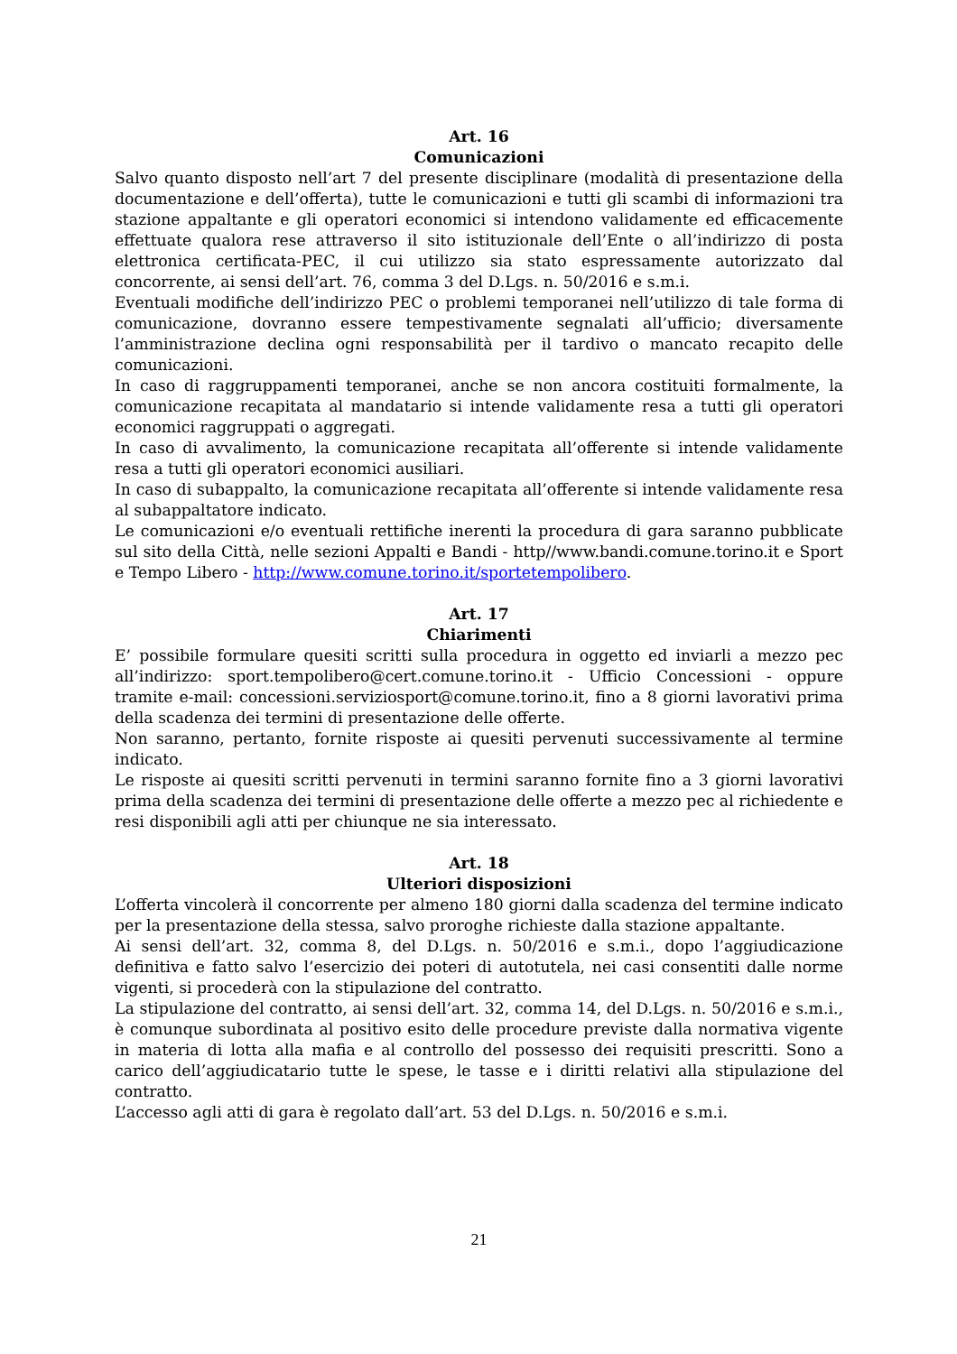Art. 16
Comunicazioni
Salvo quanto disposto nell’art 7 del presente disciplinare (modalità di presentazione della documentazione e dell’offerta), tutte le comunicazioni e tutti gli scambi di informazioni tra stazione appaltante e gli operatori economici si intendono validamente ed efficacemente effettuate qualora rese attraverso il sito istituzionale dell’Ente o all’indirizzo di posta elettronica certificata-PEC, il cui utilizzo sia stato espressamente autorizzato dal concorrente, ai sensi dell’art. 76, comma 3 del D.Lgs. n. 50/2016 e s.m.i.
Eventuali modifiche dell’indirizzo PEC o problemi temporanei nell’utilizzo di tale forma di comunicazione, dovranno essere tempestivamente segnalati all’ufficio; diversamente l’amministrazione declina ogni responsabilità per il tardivo o mancato recapito delle comunicazioni.
In caso di raggruppamenti temporanei, anche se non ancora costituiti formalmente, la comunicazione recapitata al mandatario si intende validamente resa a tutti gli operatori economici raggruppati o aggregati.
In caso di avvalimento, la comunicazione recapitata all’offerente si intende validamente resa a tutti gli operatori economici ausiliari.
In caso di subappalto, la comunicazione recapitata all’offerente si intende validamente resa al subappaltatore indicato.
Le comunicazioni e/o eventuali rettifiche inerenti la procedura di gara saranno pubblicate sul sito della Città, nelle sezioni Appalti e Bandi - http//www.bandi.comune.torino.it e Sport e Tempo Libero - http://www.comune.torino.it/sportetempolibero.
Art. 17
Chiarimenti
E’ possibile formulare quesiti scritti sulla procedura in oggetto ed inviarli a mezzo pec all’indirizzo: sport.tempolibero@cert.comune.torino.it - Ufficio Concessioni - oppure tramite e-mail: concessioni.serviziosport@comune.torino.it, fino a 8 giorni lavorativi prima della scadenza dei termini di presentazione delle offerte.
Non saranno, pertanto, fornite risposte ai quesiti pervenuti successivamente al termine indicato.
Le risposte ai quesiti scritti pervenuti in termini saranno fornite fino a 3 giorni lavorativi prima della scadenza dei termini di presentazione delle offerte a mezzo pec al richiedente e resi disponibili agli atti per chiunque ne sia interessato.
Art. 18
Ulteriori disposizioni
L’offerta vincolerà il concorrente per almeno 180 giorni dalla scadenza del termine indicato per la presentazione della stessa, salvo proroghe richieste dalla stazione appaltante.
Ai sensi dell’art. 32, comma 8, del D.Lgs. n. 50/2016 e s.m.i., dopo l’aggiudicazione definitiva e fatto salvo l’esercizio dei poteri di autotutela, nei casi consentiti dalle norme vigenti, si procederà con la stipulazione del contratto.
La stipulazione del contratto, ai sensi dell’art. 32, comma 14, del D.Lgs. n. 50/2016 e s.m.i., è comunque subordinata al positivo esito delle procedure previste dalla normativa vigente in materia di lotta alla mafia e al controllo del possesso dei requisiti prescritti. Sono a carico dell’aggiudicatario tutte le spese, le tasse e i diritti relativi alla stipulazione del contratto.
L’accesso agli atti di gara è regolato dall’art. 53 del D.Lgs. n. 50/2016 e s.m.i.
21